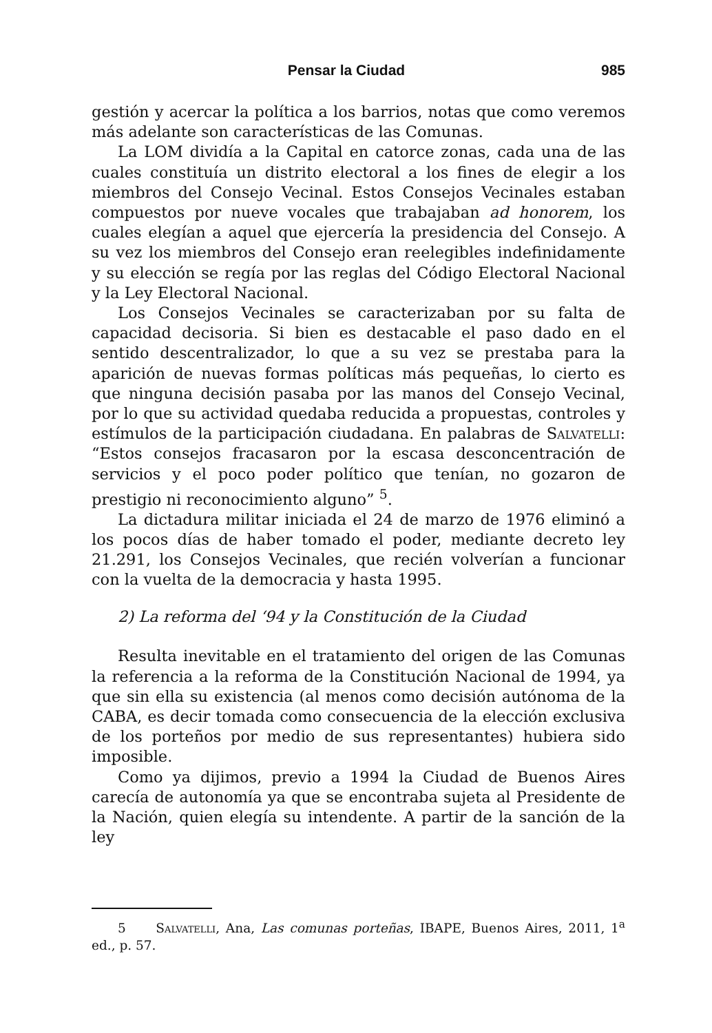Pensar la Ciudad 985
gestión y acercar la política a los barrios, notas que como veremos más adelante son características de las Comunas.
La LOM dividía a la Capital en catorce zonas, cada una de las cuales constituía un distrito electoral a los fines de elegir a los miembros del Consejo Vecinal. Estos Consejos Vecinales estaban compuestos por nueve vocales que trabajaban ad honorem, los cuales elegían a aquel que ejercería la presidencia del Consejo. A su vez los miembros del Consejo eran reelegibles indefinidamente y su elección se regía por las reglas del Código Electoral Nacional y la Ley Electoral Nacional.
Los Consejos Vecinales se caracterizaban por su falta de capacidad decisoria. Si bien es destacable el paso dado en el sentido descentralizador, lo que a su vez se prestaba para la aparición de nuevas formas políticas más pequeñas, lo cierto es que ninguna decisión pasaba por las manos del Consejo Vecinal, por lo que su actividad quedaba reducida a propuestas, controles y estímulos de la participación ciudadana. En palabras de Salvatelli: “Estos consejos fracasaron por la escasa desconcentración de servicios y el poco poder político que tenían, no gozaron de prestigio ni reconocimiento alguno” <sup>5</sup>.
La dictadura militar iniciada el 24 de marzo de 1976 eliminó a los pocos días de haber tomado el poder, mediante decreto ley 21.291, los Consejos Vecinales, que recién volverían a funcionar con la vuelta de la democracia y hasta 1995.
2) La reforma del ‘94 y la Constitución de la Ciudad
Resulta inevitable en el tratamiento del origen de las Comunas la referencia a la reforma de la Constitución Nacional de 1994, ya que sin ella su existencia (al menos como decisión autónoma de la CABA, es decir tomada como consecuencia de la elección exclusiva de los porteños por medio de sus representantes) hubiera sido imposible.
Como ya dijimos, previo a 1994 la Ciudad de Buenos Aires carecía de autonomía ya que se encontraba sujeta al Presidente de la Nación, quien elegía su intendente. A partir de la sanción de la ley
5 Salvatelli, Ana, Las comunas porteñas, IBAPE, Buenos Aires, 2011, 1<sup>a</sup> ed., p. 57.